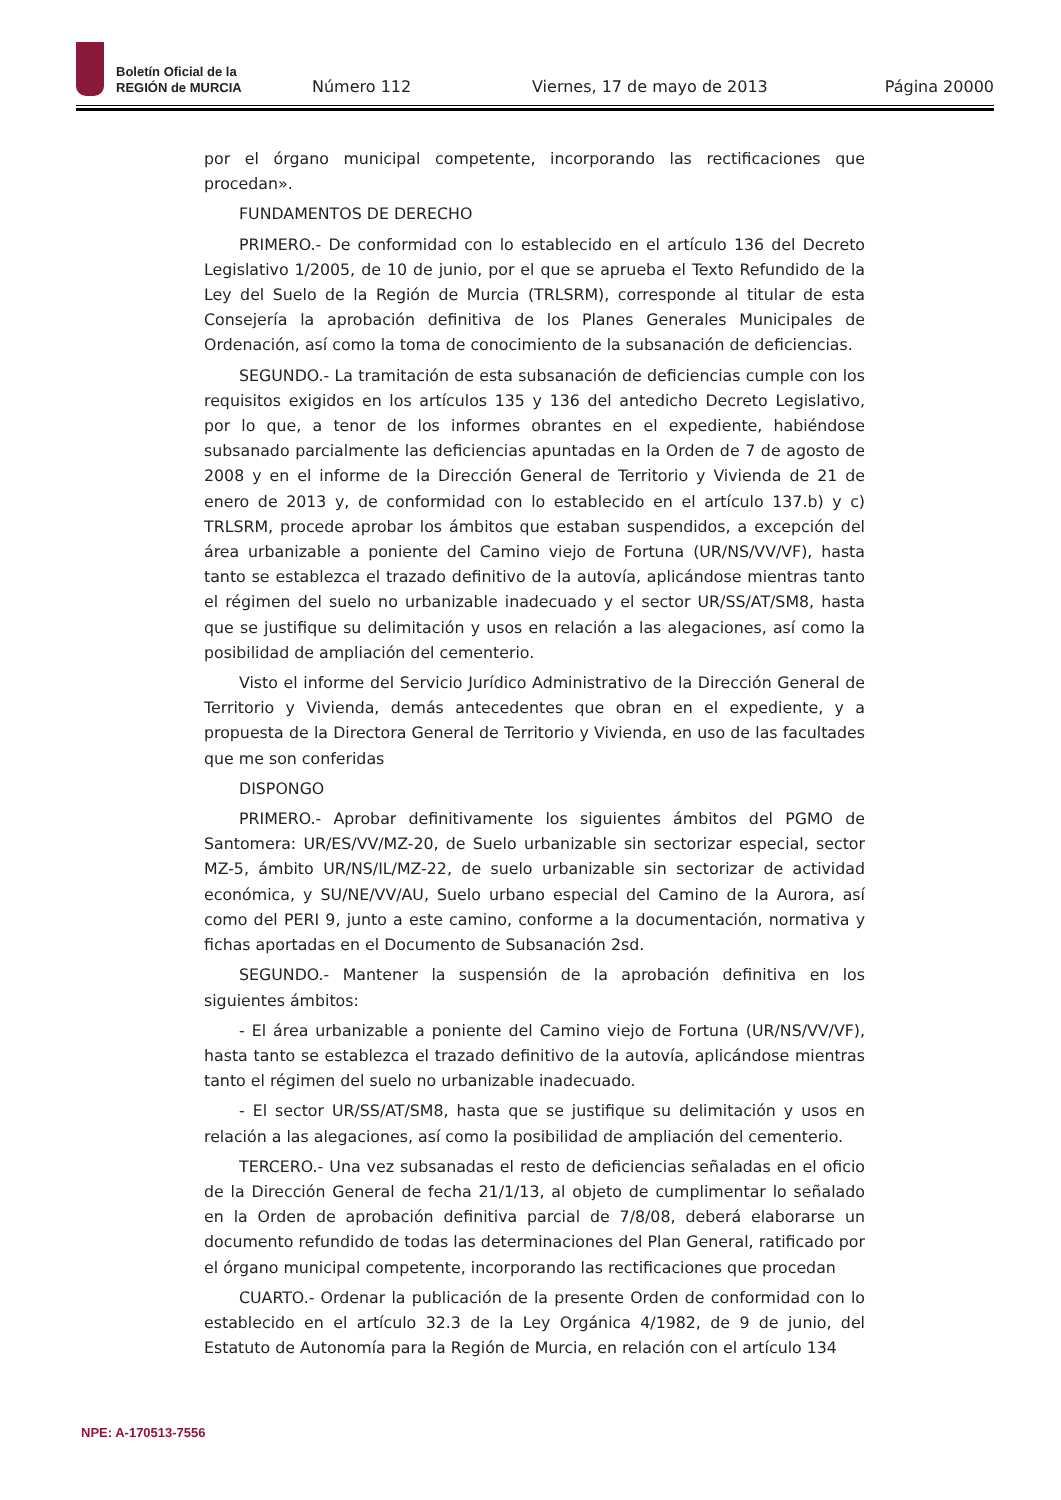Boletín Oficial de la
REGIÓN de MURCIA
Número 112
Viernes, 17 de mayo de 2013
Página 20000
por el órgano municipal competente, incorporando las rectificaciones que procedan».
FUNDAMENTOS DE DERECHO
PRIMERO.- De conformidad con lo establecido en el artículo 136 del Decreto Legislativo 1/2005, de 10 de junio, por el que se aprueba el Texto Refundido de la Ley del Suelo de la Región de Murcia (TRLSRM), corresponde al titular de esta Consejería la aprobación definitiva de los Planes Generales Municipales de Ordenación, así como la toma de conocimiento de la subsanación de deficiencias.
SEGUNDO.- La tramitación de esta subsanación de deficiencias cumple con los requisitos exigidos en los artículos 135 y 136 del antedicho Decreto Legislativo, por lo que, a tenor de los informes obrantes en el expediente, habiéndose subsanado parcialmente las deficiencias apuntadas en la Orden de 7 de agosto de 2008 y en el informe de la Dirección General de Territorio y Vivienda de 21 de enero de 2013 y, de conformidad con lo establecido en el artículo 137.b) y c) TRLSRM, procede aprobar los ámbitos que estaban suspendidos, a excepción del área urbanizable a poniente del Camino viejo de Fortuna (UR/NS/VV/VF), hasta tanto se establezca el trazado definitivo de la autovía, aplicándose mientras tanto el régimen del suelo no urbanizable inadecuado y el sector UR/SS/AT/SM8, hasta que se justifique su delimitación y usos en relación a las alegaciones, así como la posibilidad de ampliación del cementerio.
Visto el informe del Servicio Jurídico Administrativo de la Dirección General de Territorio y Vivienda, demás antecedentes que obran en el expediente, y a propuesta de la Directora General de Territorio y Vivienda, en uso de las facultades que me son conferidas
DISPONGO
PRIMERO.- Aprobar definitivamente los siguientes ámbitos del PGMO de Santomera: UR/ES/VV/MZ-20, de Suelo urbanizable sin sectorizar especial, sector MZ-5, ámbito UR/NS/IL/MZ-22, de suelo urbanizable sin sectorizar de actividad económica, y SU/NE/VV/AU, Suelo urbano especial del Camino de la Aurora, así como del PERI 9, junto a este camino, conforme a la documentación, normativa y fichas aportadas en el Documento de Subsanación 2sd.
SEGUNDO.- Mantener la suspensión de la aprobación definitiva en los siguientes ámbitos:
- El área urbanizable a poniente del Camino viejo de Fortuna (UR/NS/VV/VF), hasta tanto se establezca el trazado definitivo de la autovía, aplicándose mientras tanto el régimen del suelo no urbanizable inadecuado.
- El sector UR/SS/AT/SM8, hasta que se justifique su delimitación y usos en relación a las alegaciones, así como la posibilidad de ampliación del cementerio.
TERCERO.- Una vez subsanadas el resto de deficiencias señaladas en el oficio de la Dirección General de fecha 21/1/13, al objeto de cumplimentar lo señalado en la Orden de aprobación definitiva parcial de 7/8/08, deberá elaborarse un documento refundido de todas las determinaciones del Plan General, ratificado por el órgano municipal competente, incorporando las rectificaciones que procedan
CUARTO.- Ordenar la publicación de la presente Orden de conformidad con lo establecido en el artículo 32.3 de la Ley Orgánica 4/1982, de 9 de junio, del Estatuto de Autonomía para la Región de Murcia, en relación con el artículo 134
NPE: A-170513-7556